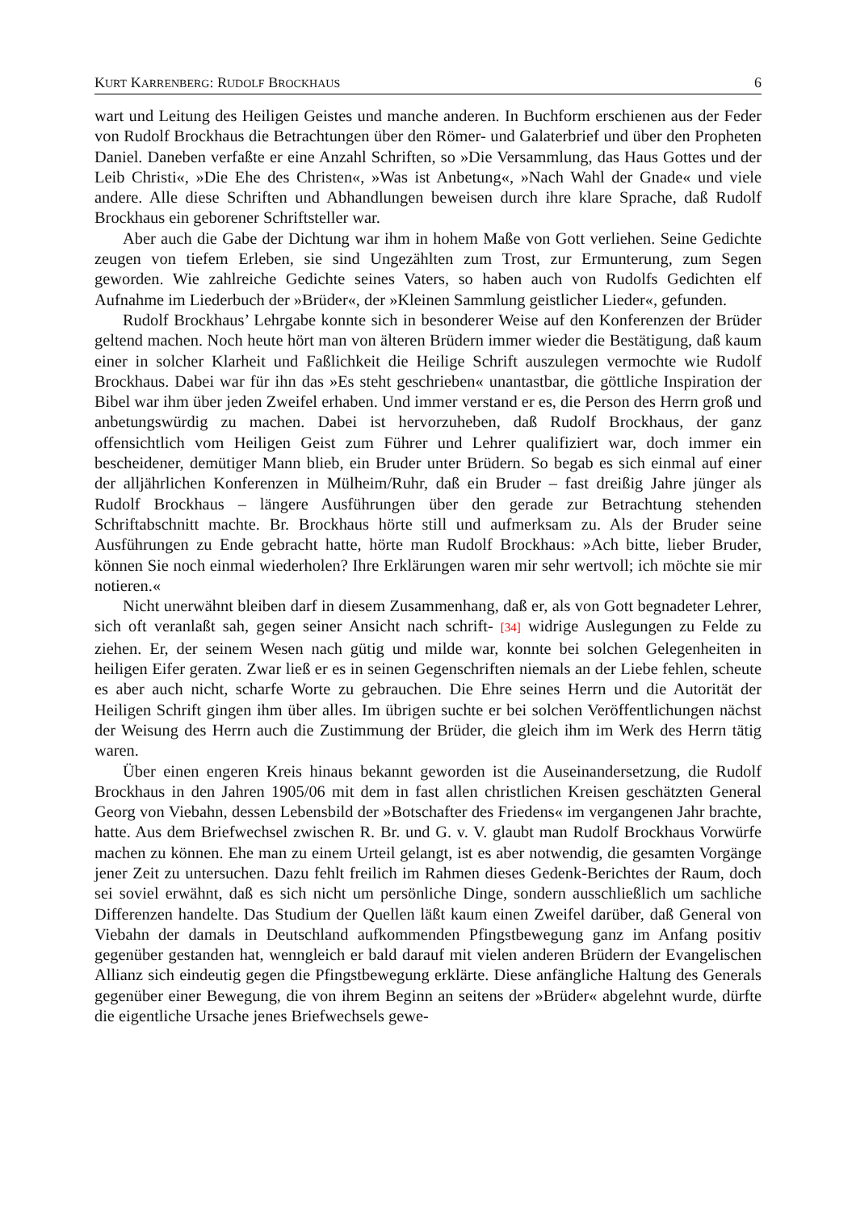KURT KARRENBERG: RUDOLF BROCKHAUS 6
wart und Leitung des Heiligen Geistes und manche anderen. In Buchform erschienen aus der Feder von Rudolf Brockhaus die Betrachtungen über den Römer- und Galaterbrief und über den Propheten Daniel. Daneben verfaßte er eine Anzahl Schriften, so »Die Versammlung, das Haus Gottes und der Leib Christi«, »Die Ehe des Christen«, »Was ist Anbetung«, »Nach Wahl der Gnade« und viele andere. Alle diese Schriften und Abhandlungen beweisen durch ihre klare Sprache, daß Rudolf Brockhaus ein geborener Schriftsteller war.
Aber auch die Gabe der Dichtung war ihm in hohem Maße von Gott verliehen. Seine Gedichte zeugen von tiefem Erleben, sie sind Ungezählten zum Trost, zur Ermunterung, zum Segen geworden. Wie zahlreiche Gedichte seines Vaters, so haben auch von Rudolfs Gedichten elf Aufnahme im Liederbuch der »Brüder«, der »Kleinen Sammlung geistlicher Lieder«, gefunden.
Rudolf Brockhaus’ Lehrgabe konnte sich in besonderer Weise auf den Konferenzen der Brüder geltend machen. Noch heute hört man von älteren Brüdern immer wieder die Bestätigung, daß kaum einer in solcher Klarheit und Faßlichkeit die Heilige Schrift auszulegen vermochte wie Rudolf Brockhaus. Dabei war für ihn das »Es steht geschrieben« unantastbar, die göttliche Inspiration der Bibel war ihm über jeden Zweifel erhaben. Und immer verstand er es, die Person des Herrn groß und anbetungswürdig zu machen. Dabei ist hervorzuheben, daß Rudolf Brockhaus, der ganz offensichtlich vom Heiligen Geist zum Führer und Lehrer qualifiziert war, doch immer ein bescheidener, demütiger Mann blieb, ein Bruder unter Brüdern. So begab es sich einmal auf einer der alljährlichen Konferenzen in Mülheim/Ruhr, daß ein Bruder – fast dreißig Jahre jünger als Rudolf Brockhaus – längere Ausführungen über den gerade zur Betrachtung stehenden Schriftabschnitt machte. Br. Brockhaus hörte still und aufmerksam zu. Als der Bruder seine Ausführungen zu Ende gebracht hatte, hörte man Rudolf Brockhaus: »Ach bitte, lieber Bruder, können Sie noch einmal wiederholen? Ihre Erklärungen waren mir sehr wertvoll; ich möchte sie mir notieren.«
Nicht unerwähnt bleiben darf in diesem Zusammenhang, daß er, als von Gott begnadeter Lehrer, sich oft veranlaßt sah, gegen seiner Ansicht nach schrift- [34] widrige Auslegungen zu Felde zu ziehen. Er, der seinem Wesen nach gütig und milde war, konnte bei solchen Gelegenheiten in heiligen Eifer geraten. Zwar ließ er es in seinen Gegenschriften niemals an der Liebe fehlen, scheute es aber auch nicht, scharfe Worte zu gebrauchen. Die Ehre seines Herrn und die Autorität der Heiligen Schrift gingen ihm über alles. Im übrigen suchte er bei solchen Veröffentlichungen nächst der Weisung des Herrn auch die Zustimmung der Brüder, die gleich ihm im Werk des Herrn tätig waren.
Über einen engeren Kreis hinaus bekannt geworden ist die Auseinandersetzung, die Rudolf Brockhaus in den Jahren 1905/06 mit dem in fast allen christlichen Kreisen geschätzten General Georg von Viebahn, dessen Lebensbild der »Botschafter des Friedens« im vergangenen Jahr brachte, hatte. Aus dem Briefwechsel zwischen R. Br. und G. v. V. glaubt man Rudolf Brockhaus Vorwürfe machen zu können. Ehe man zu einem Urteil gelangt, ist es aber notwendig, die gesamten Vorgänge jener Zeit zu untersuchen. Dazu fehlt freilich im Rahmen dieses Gedenk-Berichtes der Raum, doch sei soviel erwähnt, daß es sich nicht um persönliche Dinge, sondern ausschließlich um sachliche Differenzen handelte. Das Studium der Quellen läßt kaum einen Zweifel darüber, daß General von Viebahn der damals in Deutschland aufkommenden Pfingstbewegung ganz im Anfang positiv gegenüber gestanden hat, wenngleich er bald darauf mit vielen anderen Brüdern der Evangelischen Allianz sich eindeutig gegen die Pfingstbewegung erklärte. Diese anfängliche Haltung des Generals gegenüber einer Bewegung, die von ihrem Beginn an seitens der »Brüder« abgelehnt wurde, dürfte die eigentliche Ursache jenes Briefwechsels gewe-